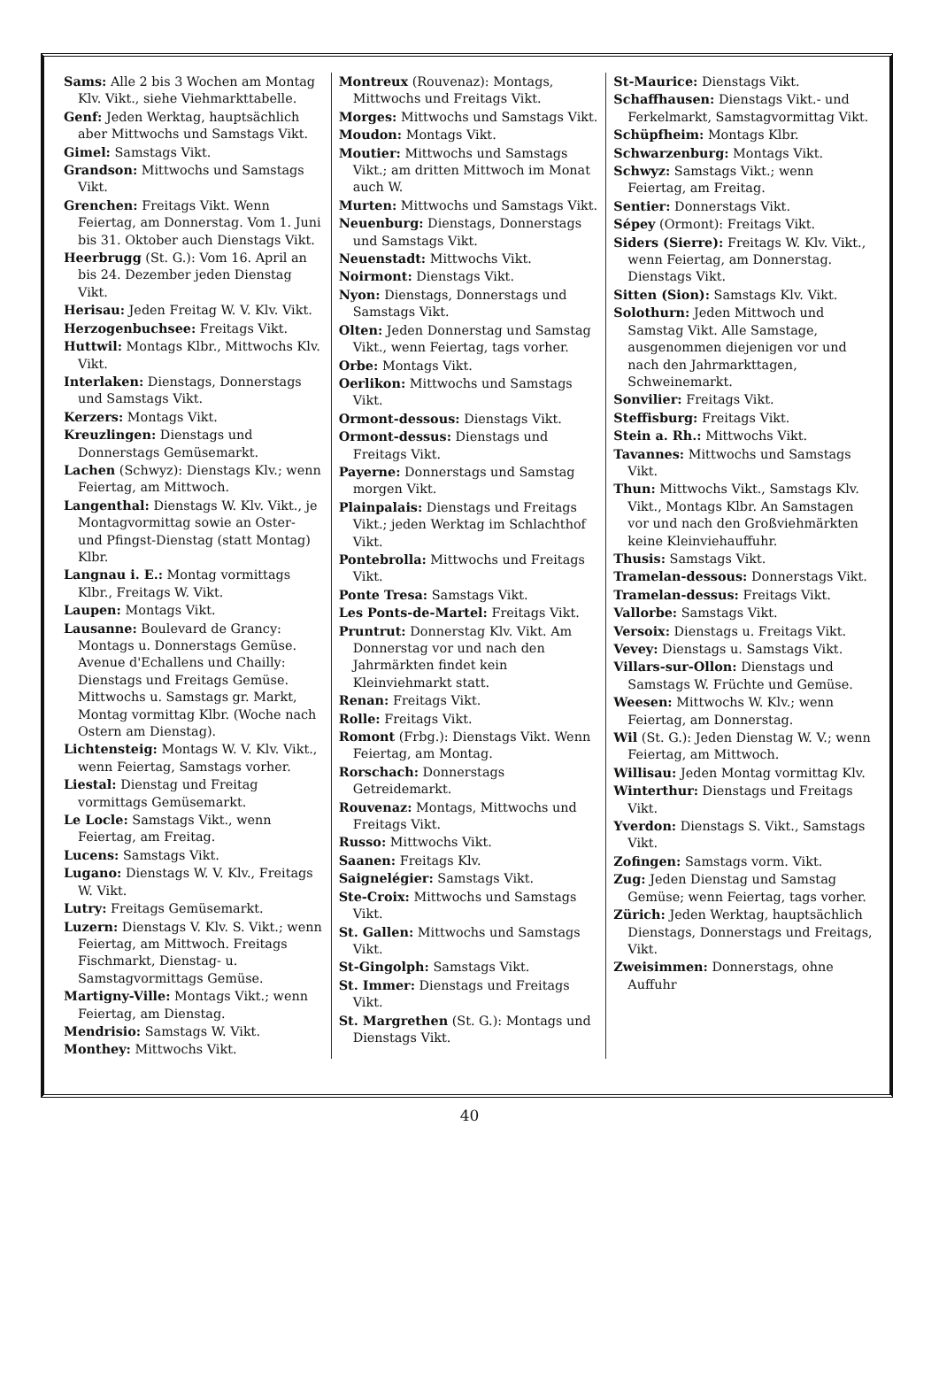Sams: Alle 2 bis 3 Wochen am Montag Klv. Vikt., siehe Viehmarkttabelle.
Genf: Jeden Werktag, hauptsächlich aber Mittwochs und Samstags Vikt.
Gimel: Samstags Vikt.
Grandson: Mittwochs und Samstags Vikt.
Grenchen: Freitags Vikt. Wenn Feiertag, am Donnerstag. Vom 1. Juni bis 31. Oktober auch Dienstags Vikt.
Heerbrugg (St. G.): Vom 16. April an bis 24. Dezember jeden Dienstag Vikt.
Herisau: Jeden Freitag W. V. Klv. Vikt.
Herzogenbuchsee: Freitags Vikt.
Huttwil: Montags Klbr., Mittwochs Klv. Vikt.
Interlaken: Dienstags, Donnerstags und Samstags Vikt.
Kerzers: Montags Vikt.
Kreuzlingen: Dienstags und Donnerstags Gemüsemarkt.
Lachen (Schwyz): Dienstags Klv.; wenn Feiertag, am Mittwoch.
Langenthal: Dienstags W. Klv. Vikt., je Montagvormittag sowie an Oster- und Pfingst-Dienstag (statt Montag) Klbr.
Langnau i. E.: Montag vormittags Klbr., Freitags W. Vikt.
Laupen: Montags Vikt.
Lausanne: Boulevard de Grancy: Montags u. Donnerstags Gemüse. Avenue d'Echallens und Chailly: Dienstags und Freitags Gemüse. Mittwochs u. Samstags gr. Markt, Montag vormittag Klbr. (Woche nach Ostern am Dienstag).
Lichtensteig: Montags W. V. Klv. Vikt., wenn Feiertag, Samstags vorher.
Liestal: Dienstag und Freitag vormittags Gemüsemarkt.
Le Locle: Samstags Vikt., wenn Feiertag, am Freitag.
Lucens: Samstags Vikt.
Lugano: Dienstags W. V. Klv., Freitags W. Vikt.
Lutry: Freitags Gemüsemarkt.
Luzern: Dienstags V. Klv. S. Vikt.; wenn Feiertag, am Mittwoch. Freitags Fischmarkt, Dienstag- u. Samstagvormittags Gemüse.
Martigny-Ville: Montags Vikt.; wenn Feiertag, am Dienstag.
Mendrisio: Samstags W. Vikt.
Monthey: Mittwochs Vikt.
Montreux (Rouvenaz): Montags, Mittwochs und Freitags Vikt.
Morges: Mittwochs und Samstags Vikt.
Moudon: Montags Vikt.
Moutier: Mittwochs und Samstags Vikt.; am dritten Mittwoch im Monat auch W.
Murten: Mittwochs und Samstags Vikt.
Neuenburg: Dienstags, Donnerstags und Samstags Vikt.
Neuenstadt: Mittwochs Vikt.
Noirmont: Dienstags Vikt.
Nyon: Dienstags, Donnerstags und Samstags Vikt.
Olten: Jeden Donnerstag und Samstag Vikt., wenn Feiertag, tags vorher.
Orbe: Montags Vikt.
Oerlikon: Mittwochs und Samstags Vikt.
Ormont-dessous: Dienstags Vikt.
Ormont-dessus: Dienstags und Freitags Vikt.
Payerne: Donnerstags und Samstag morgen Vikt.
Plainpalais: Dienstags und Freitags Vikt.; jeden Werktag im Schlachthof Vikt.
Pontebrolla: Mittwochs und Freitags Vikt.
Ponte Tresa: Samstags Vikt.
Les Ponts-de-Martel: Freitags Vikt.
Pruntrut: Donnerstag Klv. Vikt. Am Donnerstag vor und nach den Jahrmärkten findet kein Kleinviehmarkt statt.
Renan: Freitags Vikt.
Rolle: Freitags Vikt.
Romont (Frbg.): Dienstags Vikt. Wenn Feiertag, am Montag.
Rorschach: Donnerstags Getreidemarkt.
Rouvenaz: Montags, Mittwochs und Freitags Vikt.
Russo: Mittwochs Vikt.
Saanen: Freitags Klv.
Saignelégier: Samstags Vikt.
Ste-Croix: Mittwochs und Samstags Vikt.
St. Gallen: Mittwochs und Samstags Vikt.
St-Gingolph: Samstags Vikt.
St. Immer: Dienstags und Freitags Vikt.
St. Margrethen (St. G.): Montags und Dienstags Vikt.
St-Maurice: Dienstags Vikt.
Schaffhausen: Dienstags Vikt.- und Ferkelmarkt, Samstagvormittag Vikt.
Schüpfheim: Montags Klbr.
Schwarzenburg: Montags Vikt.
Schwyz: Samstags Vikt.; wenn Feiertag, am Freitag.
Sentier: Donnerstags Vikt.
Sépey (Ormont): Freitags Vikt.
Siders (Sierre): Freitags W. Klv. Vikt., wenn Feiertag, am Donnerstag. Dienstags Vikt.
Sitten (Sion): Samstags Klv. Vikt.
Solothurn: Jeden Mittwoch und Samstag Vikt. Alle Samstage, ausgenommen diejenigen vor und nach den Jahrmarkttagen, Schweinemarkt.
Sonvilier: Freitags Vikt.
Steffisburg: Freitags Vikt.
Stein a. Rh.: Mittwochs Vikt.
Tavannes: Mittwochs und Samstags Vikt.
Thun: Mittwochs Vikt., Samstags Klv. Vikt., Montags Klbr. An Samstagen vor und nach den Großviehmärkten keine Kleinviehauffuhr.
Thusis: Samstags Vikt.
Tramelan-dessous: Donnerstags Vikt.
Tramelan-dessus: Freitags Vikt.
Vallorbe: Samstags Vikt.
Versoix: Dienstags u. Freitags Vikt.
Vevey: Dienstags u. Samstags Vikt.
Villars-sur-Ollon: Dienstags und Samstags W. Früchte und Gemüse.
Weesen: Mittwochs W. Klv.; wenn Feiertag, am Donnerstag.
Wil (St. G.): Jeden Dienstag W. V.; wenn Feiertag, am Mittwoch.
Willisau: Jeden Montag vormittag Klv.
Winterthur: Dienstags und Freitags Vikt.
Yverdon: Dienstags S. Vikt., Samstags Vikt.
Zofingen: Samstags vorm. Vikt.
Zug: Jeden Dienstag und Samstag Gemüse; wenn Feiertag, tags vorher.
Zürich: Jeden Werktag, hauptsächlich Dienstags, Donnerstags und Freitags, Vikt.
Zweisimmen: Donnerstags, ohne Auffuhr
40